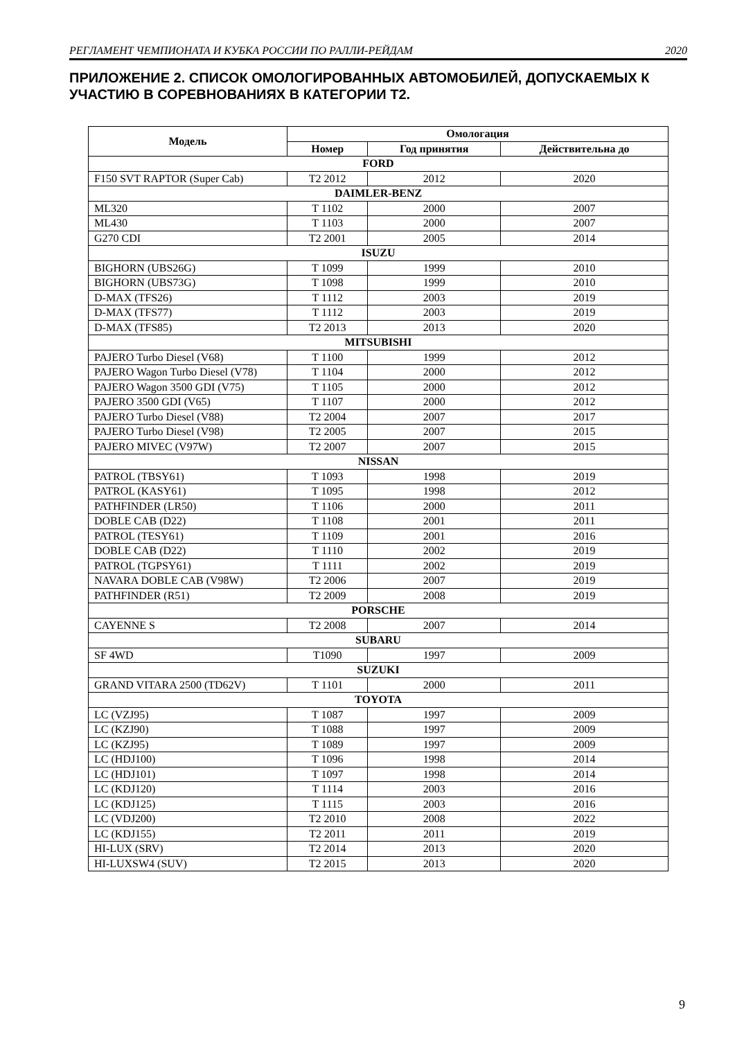РЕГЛАМЕНТ ЧЕМПИОНАТА И КУБКА РОССИИ ПО РАЛЛИ-РЕЙДАМ 2020
ПРИЛОЖЕНИЕ 2. СПИСОК ОМОЛОГИРОВАННЫХ АВТОМОБИЛЕЙ, ДОПУСКАЕМЫХ К УЧАСТИЮ В СОРЕВНОВАНИЯХ В КАТЕГОРИИ Т2.
| Модель | Омологация | | |
| --- | --- | --- | --- |
| | Номер | Год принятия | Действительна до |
| FORD | | | |
| F150 SVT RAPTOR (Super Cab) | T2 2012 | 2012 | 2020 |
| DAIMLER-BENZ | | | |
| ML320 | T 1102 | 2000 | 2007 |
| ML430 | T 1103 | 2000 | 2007 |
| G270 CDI | T2 2001 | 2005 | 2014 |
| ISUZU | | | |
| BIGHORN (UBS26G) | T 1099 | 1999 | 2010 |
| BIGHORN (UBS73G) | T 1098 | 1999 | 2010 |
| D-MAX (TFS26) | T 1112 | 2003 | 2019 |
| D-MAX (TFS77) | T 1112 | 2003 | 2019 |
| D-MAX (TFS85) | T2 2013 | 2013 | 2020 |
| MITSUBISHI | | | |
| PAJERO Turbo Diesel (V68) | T 1100 | 1999 | 2012 |
| PAJERO Wagon Turbo Diesel (V78) | T 1104 | 2000 | 2012 |
| PAJERO Wagon 3500 GDI (V75) | T 1105 | 2000 | 2012 |
| PAJERO 3500 GDI (V65) | T 1107 | 2000 | 2012 |
| PAJERO Turbo Diesel (V88) | T2 2004 | 2007 | 2017 |
| PAJERO Turbo Diesel (V98) | T2 2005 | 2007 | 2015 |
| PAJERO MIVEC (V97W) | T2 2007 | 2007 | 2015 |
| NISSAN | | | |
| PATROL (TBSY61) | T 1093 | 1998 | 2019 |
| PATROL (KASY61) | T 1095 | 1998 | 2012 |
| PATHFINDER (LR50) | T 1106 | 2000 | 2011 |
| DOBLE CAB (D22) | T 1108 | 2001 | 2011 |
| PATROL (TESY61) | T 1109 | 2001 | 2016 |
| DOBLE CAB (D22) | T 1110 | 2002 | 2019 |
| PATROL (TGPSY61) | T 1111 | 2002 | 2019 |
| NAVARA DOBLE CAB (V98W) | T2 2006 | 2007 | 2019 |
| PATHFINDER (R51) | T2 2009 | 2008 | 2019 |
| PORSCHE | | | |
| CAYENNE S | T2 2008 | 2007 | 2014 |
| SUBARU | | | |
| SF 4WD | T1090 | 1997 | 2009 |
| SUZUKI | | | |
| GRAND VITARA 2500 (TD62V) | T 1101 | 2000 | 2011 |
| TOYOTA | | | |
| LC (VZJ95) | T 1087 | 1997 | 2009 |
| LC (KZJ90) | T 1088 | 1997 | 2009 |
| LC (KZJ95) | T 1089 | 1997 | 2009 |
| LC (HDJ100) | T 1096 | 1998 | 2014 |
| LC (HDJ101) | T 1097 | 1998 | 2014 |
| LC (KDJ120) | T 1114 | 2003 | 2016 |
| LC (KDJ125) | T 1115 | 2003 | 2016 |
| LC (VDJ200) | T2 2010 | 2008 | 2022 |
| LC (KDJ155) | T2 2011 | 2011 | 2019 |
| HI-LUX (SRV) | T2 2014 | 2013 | 2020 |
| HI-LUXSW4 (SUV) | T2 2015 | 2013 | 2020 |
9